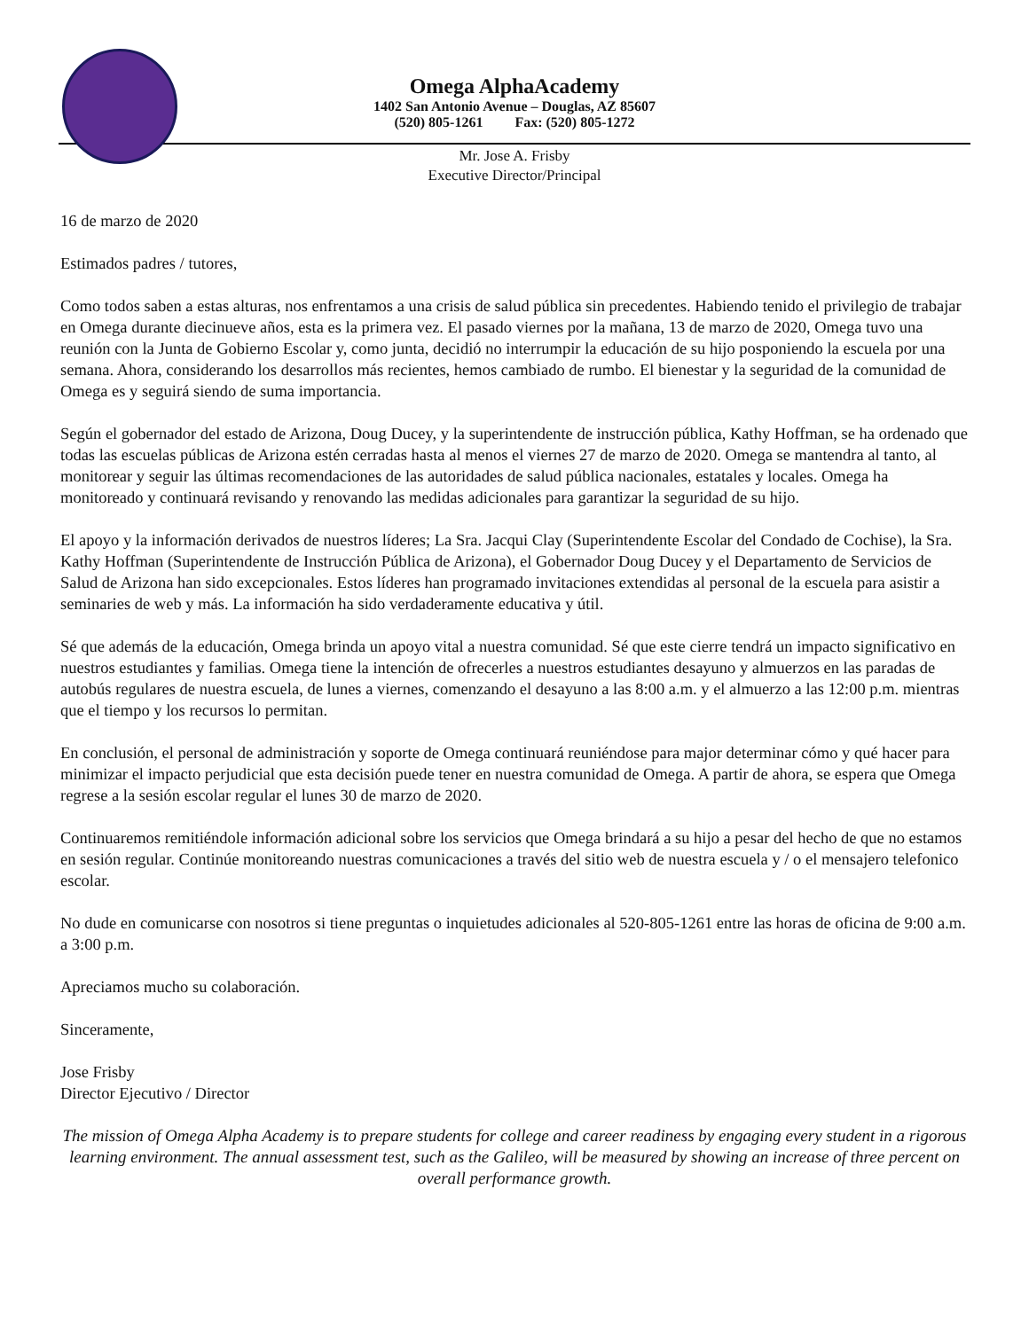Omega AlphaAcademy
1402 San Antonio Avenue – Douglas, AZ 85607
(520) 805-1261 Fax: (520) 805-1272
Mr. Jose A. Frisby
Executive Director/Principal
16 de marzo de 2020
Estimados padres / tutores,
Como todos saben a estas alturas, nos enfrentamos a una crisis de salud pública sin precedentes. Habiendo tenido el privilegio de trabajar en Omega durante diecinueve años, esta es la primera vez. El pasado viernes por la mañana, 13 de marzo de 2020, Omega tuvo una reunión con la Junta de Gobierno Escolar y, como junta, decidió no interrumpir la educación de su hijo posponiendo la escuela por una semana. Ahora, considerando los desarrollos más recientes, hemos cambiado de rumbo. El bienestar y la seguridad de la comunidad de Omega es y seguirá siendo de suma importancia.
Según el gobernador del estado de Arizona, Doug Ducey, y la superintendente de instrucción pública, Kathy Hoffman, se ha ordenado que todas las escuelas públicas de Arizona estén cerradas hasta al menos el viernes 27 de marzo de 2020. Omega se mantendra al tanto, al monitorear y seguir las últimas recomendaciones de las autoridades de salud pública nacionales, estatales y locales. Omega ha monitoreado y continuará revisando y renovando las medidas adicionales para garantizar la seguridad de su hijo.
El apoyo y la información derivados de nuestros líderes; La Sra. Jacqui Clay (Superintendente Escolar del Condado de Cochise), la Sra. Kathy Hoffman (Superintendente de Instrucción Pública de Arizona), el Gobernador Doug Ducey y el Departamento de Servicios de Salud de Arizona han sido excepcionales. Estos líderes han programado invitaciones extendidas al personal de la escuela para asistir a seminaries de web y más. La información ha sido verdaderamente educativa y útil.
Sé que además de la educación, Omega brinda un apoyo vital a nuestra comunidad. Sé que este cierre tendrá un impacto significativo en nuestros estudiantes y familias. Omega tiene la intención de ofrecerles a nuestros estudiantes desayuno y almuerzos en las paradas de autobús regulares de nuestra escuela, de lunes a viernes, comenzando el desayuno a las 8:00 a.m. y el almuerzo a las 12:00 p.m. mientras que el tiempo y los recursos lo permitan.
En conclusión, el personal de administración y soporte de Omega continuará reuniéndose para major determinar cómo y qué hacer para minimizar el impacto perjudicial que esta decisión puede tener en nuestra comunidad de Omega. A partir de ahora, se espera que Omega regrese a la sesión escolar regular el lunes 30 de marzo de 2020.
Continuaremos remitiéndole información adicional sobre los servicios que Omega brindará a su hijo a pesar del hecho de que no estamos en sesión regular. Continúe monitoreando nuestras comunicaciones a través del sitio web de nuestra escuela y / o el mensajero telefonico escolar.
No dude en comunicarse con nosotros si tiene preguntas o inquietudes adicionales al 520-805-1261 entre las horas de oficina de 9:00 a.m. a 3:00 p.m.
Apreciamos mucho su colaboración.
Sinceramente,
Jose Frisby
Director Ejecutivo / Director
The mission of Omega Alpha Academy is to prepare students for college and career readiness by engaging every student in a rigorous learning environment. The annual assessment test, such as the Galileo, will be measured by showing an increase of three percent on overall performance growth.